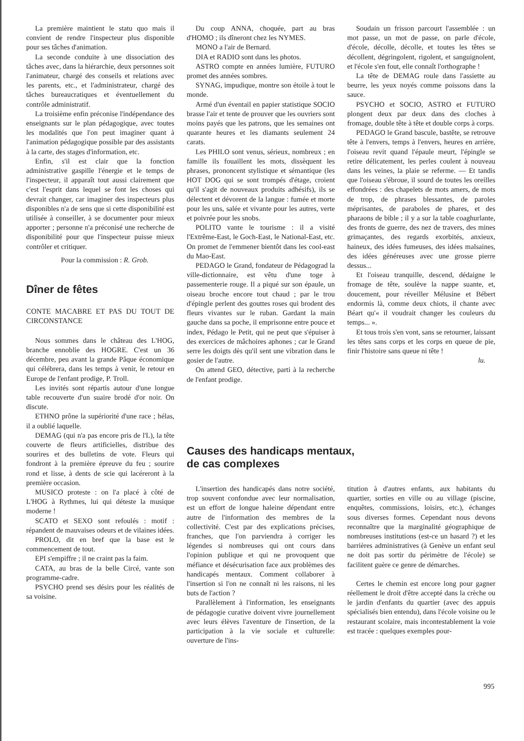La première maintient le statu quo mais il convient de rendre l'inspecteur plus disponible pour ses tâches d'animation.
La seconde conduite à une dissociation des tâches avec, dans la hiérarchie, deux personnes soit l'animateur, chargé des conseils et relations avec les parents, etc., et l'administrateur, chargé des tâches bureaucratiques et éventuellement du contrôle administratif.
La troisième enfin préconise l'indépendance des enseignants sur le plan pédagogique, avec toutes les modalités que l'on peut imaginer quant à l'animation pédagogique possible par des assistants à la carte, des stages d'information, etc.
Enfin, s'il est clair que la fonction administrative gaspille l'énergie et le temps de l'inspecteur, il apparaît tout aussi clairement que c'est l'esprit dans lequel se font les choses qui devrait changer, car imaginer des inspecteurs plus disponibles n'a de sens que si cette disponibilité est utilisée à conseiller, à se documenter pour mieux apporter ; personne n'a préconisé une recherche de disponibilité pour que l'inspecteur puisse mieux contrôler et critiquer.
Pour la commission : R. Grob.
Dîner de fêtes
CONTE MACABRE ET PAS DU TOUT DE CIRCONSTANCE
Nous sommes dans le château des L'HOG, branche ennoblie des HOGRE. C'est un 36 décembre, peu avant la grande Pâque économique qui célébrera, dans les temps à venir, le retour en Europe de l'enfant prodige, P. Troll.
Les invités sont répartis autour d'une longue table recouverte d'un suaire brodé d'or noir. On discute.
ETHNO prône la supériorité d'une race ; hélas, il a oublié laquelle.
DEMAG (qui n'a pas encore pris de l'L), la tête couverte de fleurs artificielles, distribue des sourires et des bulletins de vote. Fleurs qui fondront à la première épreuve du feu ; sourire rond et lisse, à dents de scie qui lacéreront à la première occasion.
MUSICO proteste : on l'a placé à côté de L'HOG à Rythmes, lui qui déteste la musique moderne !
SCATO et SEXO sont refoulés : motif : répandent de mauvaises odeurs et de vilaines idées.
PROLO, dit en bref que la base est le commencement de tout.
EPI s'empiffre ; il ne craint pas la faim.
CATA, au bras de la belle Circé, vante son programme-cadre.
PSYCHO prend ses désirs pour les réalités de sa voisine.
Du coup ANNA, choquée, part au bras d'HOMO ; ils dîneront chez les NYMES.
MONO a l'air de Bernard.
DIA et RADIO sont dans les photos.
ASTRO compte en années lumière, FUTURO promet des années sombres.
SYNAG, impudique, montre son étoile à tout le monde.
Armé d'un éventail en papier statistique SOCIO brasse l'air et tente de prouver que les ouvriers sont moins payés que les patrons, que les semaines ont quarante heures et les diamants seulement 24 carats.
Les PHILO sont venus, sérieux, nombreux ; en famille ils fouaillent les mots, dissèquent les phrases, prononcent stylistique et sémantique (les HOT DOG qui se sont trompés d'étage, croient qu'il s'agit de nouveaux produits adhésifs), ils se délectent et dévorent de la langue : fumée et morte pour les uns, salée et vivante pour les autres, verte et poivrée pour les snobs.
POLITO vante le tourisme : il a visité l'Extrême-East, le Goch-East, le National-East, etc. On promet de l'emmener bientôt dans les cool-east du Mao-East.
PEDAGO le Grand, fondateur de Pédagograd la ville-dictionnaire, est vêtu d'une toge à passementerie rouge. Il a piqué sur son épaule, un oiseau broche encore tout chaud ; par le trou d'épingle perlent des gouttes roses qui brodent des fleurs vivantes sur le ruban. Gardant la main gauche dans sa poche, il emprisonne entre pouce et index, Pédago le Petit, qui ne peut que s'épuiser à des exercices de mâchoires aphones ; car le Grand serre les doigts dès qu'il sent une vibration dans le gosier de l'autre.
On attend GEO, détective, parti à la recherche de l'enfant prodige.
Soudain un frisson parcourt l'assemblée : un mot passe, un mot de passe, on parle d'école, d'école, décolle, décolle, et toutes les têtes se décollent, dégringolent, rigolent, et sanguignolent, et l'école s'en fout, elle connaît l'orthographe !
La tête de DEMAG roule dans l'assiette au beurre, les yeux noyés comme poissons dans la sauce.
PSYCHO et SOCIO, ASTRO et FUTURO plongent deux par deux dans des cloches à fromage, double tête à tête et double corps à corps.
PEDAGO le Grand bascule, bastête, se retrouve tête à l'envers, temps à l'envers, heures en arrière, l'oiseau revit quand l'épaule meurt, l'épingle se retire délicatement, les perles coulent à nouveau dans les veines, la plaie se referme. — Et tandis que l'oiseau s'ébroue, il sourd de toutes les oreilles effondrées : des chapelets de mots amers, de mots de trop, de phrases blessantes, de paroles méprisantes, de paraboles de phares, et des pharaons de bible ; il y a sur la table coaghurlante, des fronts de guerre, des nez de travers, des mines grimaçantes, des regards exorbités, anxieux, haineux, des idées fumeuses, des idées malsaines, des idées généreuses avec une grosse pierre dessus...
Et l'oiseau tranquille, descend, dédaigne le fromage de tête, soulève la nappe suante, et, doucement, pour réveiller Mélusine et Bébert endormis là, comme deux chiots, il chante avec Béart qu'« il voudrait changer les couleurs du temps... ».
Et tous trois s'en vont, sans se retourner, laissant les têtes sans corps et les corps en queue de pie, finir l'histoire sans queue ni tête !
lu.
Causes des handicaps mentaux,
de cas complexes
L'insertion des handicapés dans notre société, trop souvent confondue avec leur normalisation, est un effort de longue haleine dépendant entre autre de l'information des membres de la collectivité. C'est par des explications précises, franches, que l'on parviendra à corriger les légendes si nombreuses qui ont cours dans l'opinion publique et qui ne provoquent que méfiance et désécurisation face aux problèmes des handicapés mentaux. Comment collaborer à l'insertion si l'on ne connaît ni les raisons, ni les buts de l'action ?
Parallèlement à l'information, les enseignants de pédagogie curative doivent vivre journellement avec leurs élèves l'aventure de l'insertion, de la participation à la vie sociale et culturelle: ouverture de l'ins-
titution à d'autres enfants, aux habitants du quartier, sorties en ville ou au village (piscine, enquêtes, commissions, loisirs, etc.), échanges sous diverses formes. Cependant nous devons reconnaître que la marginalité géographique de nombreuses institutions (est-ce un hasard ?) et les barrières administratives (à Genève un enfant seul ne doit pas sortir du périmètre de l'école) se facilitent guère ce genre de démarches.
Certes le chemin est encore long pour gagner réellement le droit d'être accepté dans la crèche ou le jardin d'enfants du quartier (avec des appuis spécialisés bien entendu), dans l'école voisine ou le restaurant scolaire, mais incontestablement la voie est tracée : quelques exemples pour-
995